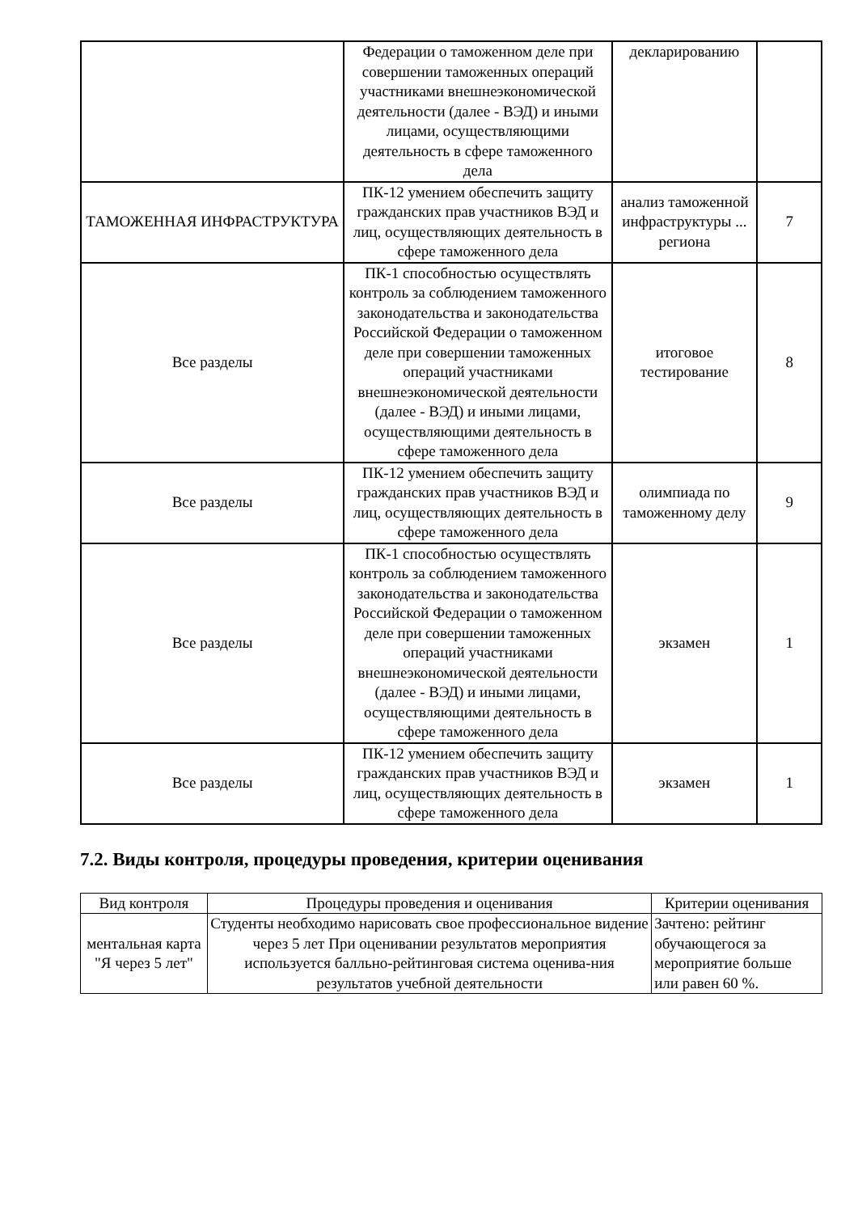| | Федерации о таможенном деле при совершении таможенных операций участниками внешнеэкономической деятельности (далее - ВЭД) и иными лицами, осуществляющими деятельность в сфере таможенного дела | декларированию | |
| ТАМОЖЕННАЯ ИНФРАСТРУКТУРА | ПК-12 умением обеспечить защиту гражданских прав участников ВЭД и лиц, осуществляющих деятельность в сфере таможенного дела | анализ таможенной инфраструктуры ... региона | 7 |
| Все разделы | ПК-1 способностью осуществлять контроль за соблюдением таможенного законодательства и законодательства Российской Федерации о таможенном деле при совершении таможенных операций участниками внешнеэкономической деятельности (далее - ВЭД) и иными лицами, осуществляющими деятельность в сфере таможенного дела | итоговое тестирование | 8 |
| Все разделы | ПК-12 умением обеспечить защиту гражданских прав участников ВЭД и лиц, осуществляющих деятельность в сфере таможенного дела | олимпиада по таможенному делу | 9 |
| Все разделы | ПК-1 способностью осуществлять контроль за соблюдением таможенного законодательства и законодательства Российской Федерации о таможенном деле при совершении таможенных операций участниками внешнеэкономической деятельности (далее - ВЭД) и иными лицами, осуществляющими деятельность в сфере таможенного дела | экзамен | 1 |
| Все разделы | ПК-12 умением обеспечить защиту гражданских прав участников ВЭД и лиц, осуществляющих деятельность в сфере таможенного дела | экзамен | 1 |
7.2. Виды контроля, процедуры проведения, критерии оценивания
| Вид контроля | Процедуры проведения и оценивания | Критерии оценивания |
| --- | --- | --- |
| ментальная карта "Я через 5 лет" | Студенты необходимо нарисовать свое профессиональное видение через 5 лет При оценивании результатов мероприятия используется балльно-рейтинговая система оценива-ния результатов учебной деятельности | Зачтено: рейтинг обучающегося за мероприятие больше или равен 60 %. |